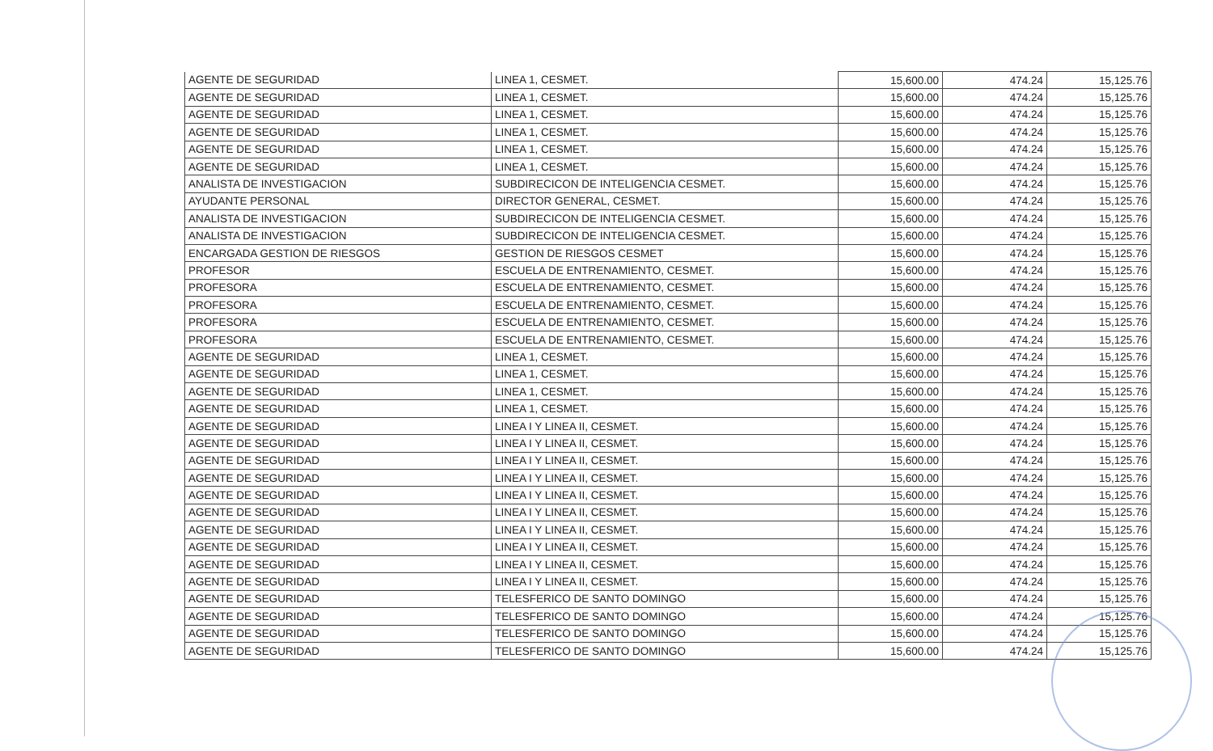| AGENTE DE SEGURIDAD | LINEA 1, CESMET. | 15,600.00 | 474.24 | 15,125.76 |
| AGENTE DE SEGURIDAD | LINEA 1, CESMET. | 15,600.00 | 474.24 | 15,125.76 |
| AGENTE DE SEGURIDAD | LINEA 1, CESMET. | 15,600.00 | 474.24 | 15,125.76 |
| AGENTE DE SEGURIDAD | LINEA 1, CESMET. | 15,600.00 | 474.24 | 15,125.76 |
| AGENTE DE SEGURIDAD | LINEA 1, CESMET. | 15,600.00 | 474.24 | 15,125.76 |
| AGENTE DE SEGURIDAD | LINEA 1, CESMET. | 15,600.00 | 474.24 | 15,125.76 |
| ANALISTA DE INVESTIGACION | SUBDIRECICON DE INTELIGENCIA CESMET. | 15,600.00 | 474.24 | 15,125.76 |
| AYUDANTE PERSONAL | DIRECTOR GENERAL, CESMET. | 15,600.00 | 474.24 | 15,125.76 |
| ANALISTA DE INVESTIGACION | SUBDIRECICON DE INTELIGENCIA CESMET. | 15,600.00 | 474.24 | 15,125.76 |
| ANALISTA DE INVESTIGACION | SUBDIRECICON DE INTELIGENCIA CESMET. | 15,600.00 | 474.24 | 15,125.76 |
| ENCARGADA GESTION DE RIESGOS | GESTION DE RIESGOS CESMET | 15,600.00 | 474.24 | 15,125.76 |
| PROFESOR | ESCUELA DE ENTRENAMIENTO, CESMET. | 15,600.00 | 474.24 | 15,125.76 |
| PROFESORA | ESCUELA DE ENTRENAMIENTO, CESMET. | 15,600.00 | 474.24 | 15,125.76 |
| PROFESORA | ESCUELA DE ENTRENAMIENTO, CESMET. | 15,600.00 | 474.24 | 15,125.76 |
| PROFESORA | ESCUELA DE ENTRENAMIENTO, CESMET. | 15,600.00 | 474.24 | 15,125.76 |
| PROFESORA | ESCUELA DE ENTRENAMIENTO, CESMET. | 15,600.00 | 474.24 | 15,125.76 |
| AGENTE DE SEGURIDAD | LINEA 1, CESMET. | 15,600.00 | 474.24 | 15,125.76 |
| AGENTE DE SEGURIDAD | LINEA 1, CESMET. | 15,600.00 | 474.24 | 15,125.76 |
| AGENTE DE SEGURIDAD | LINEA 1, CESMET. | 15,600.00 | 474.24 | 15,125.76 |
| AGENTE DE SEGURIDAD | LINEA 1, CESMET. | 15,600.00 | 474.24 | 15,125.76 |
| AGENTE DE SEGURIDAD | LINEA I Y LINEA II, CESMET. | 15,600.00 | 474.24 | 15,125.76 |
| AGENTE DE SEGURIDAD | LINEA I Y LINEA II, CESMET. | 15,600.00 | 474.24 | 15,125.76 |
| AGENTE DE SEGURIDAD | LINEA I Y LINEA II, CESMET. | 15,600.00 | 474.24 | 15,125.76 |
| AGENTE DE SEGURIDAD | LINEA I Y LINEA II, CESMET. | 15,600.00 | 474.24 | 15,125.76 |
| AGENTE DE SEGURIDAD | LINEA I Y LINEA II, CESMET. | 15,600.00 | 474.24 | 15,125.76 |
| AGENTE DE SEGURIDAD | LINEA I Y LINEA II, CESMET. | 15,600.00 | 474.24 | 15,125.76 |
| AGENTE DE SEGURIDAD | LINEA I Y LINEA II, CESMET. | 15,600.00 | 474.24 | 15,125.76 |
| AGENTE DE SEGURIDAD | LINEA I Y LINEA II, CESMET. | 15,600.00 | 474.24 | 15,125.76 |
| AGENTE DE SEGURIDAD | LINEA I Y LINEA II, CESMET. | 15,600.00 | 474.24 | 15,125.76 |
| AGENTE DE SEGURIDAD | LINEA I Y LINEA II, CESMET. | 15,600.00 | 474.24 | 15,125.76 |
| AGENTE DE SEGURIDAD | TELESFERICO DE SANTO DOMINGO | 15,600.00 | 474.24 | 15,125.76 |
| AGENTE DE SEGURIDAD | TELESFERICO DE SANTO DOMINGO | 15,600.00 | 474.24 | 15,125.76 |
| AGENTE DE SEGURIDAD | TELESFERICO DE SANTO DOMINGO | 15,600.00 | 474.24 | 15,125.76 |
| AGENTE DE SEGURIDAD | TELESFERICO DE SANTO DOMINGO | 15,600.00 | 474.24 | 15,125.76 |